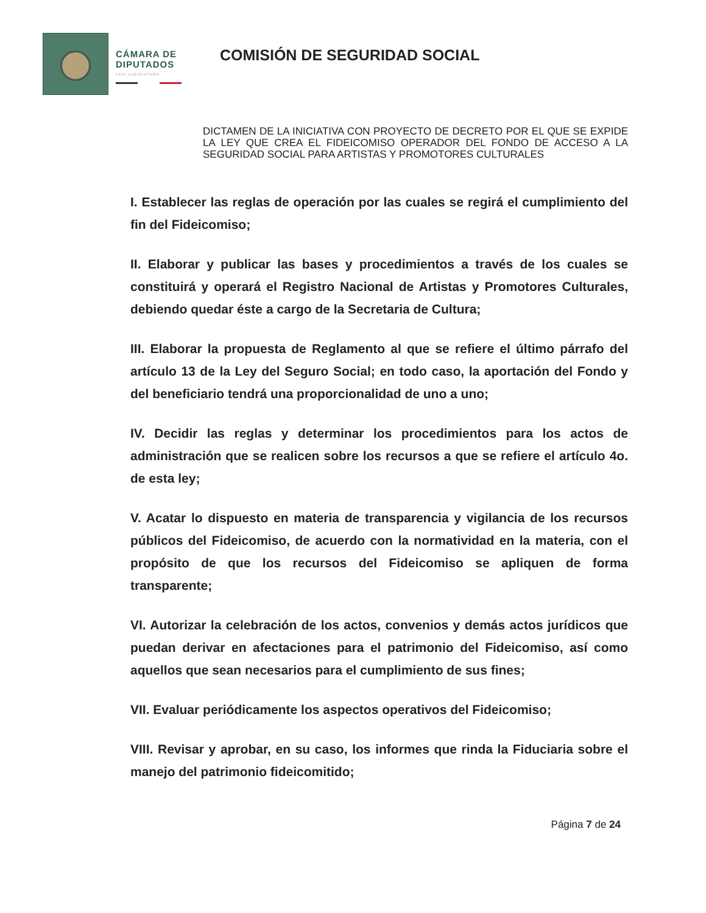CÁMARA DE
DIPUTADOS
LXIV LEGISLATURA
COMISIÓN DE SEGURIDAD SOCIAL
DICTAMEN DE LA INICIATIVA CON PROYECTO DE DECRETO POR EL QUE SE EXPIDE LA LEY QUE CREA EL FIDEICOMISO OPERADOR DEL FONDO DE ACCESO A LA SEGURIDAD SOCIAL PARA ARTISTAS Y PROMOTORES CULTURALES
I. Establecer las reglas de operación por las cuales se regirá el cumplimiento del fin del Fideicomiso;
II. Elaborar y publicar las bases y procedimientos a través de los cuales se constituirá y operará el Registro Nacional de Artistas y Promotores Culturales, debiendo quedar éste a cargo de la Secretaria de Cultura;
III. Elaborar la propuesta de Reglamento al que se refiere el último párrafo del artículo 13 de la Ley del Seguro Social; en todo caso, la aportación del Fondo y del beneficiario tendrá una proporcionalidad de uno a uno;
IV. Decidir las reglas y determinar los procedimientos para los actos de administración que se realicen sobre los recursos a que se refiere el artículo 4o. de esta ley;
V. Acatar lo dispuesto en materia de transparencia y vigilancia de los recursos públicos del Fideicomiso, de acuerdo con la normatividad en la materia, con el propósito de que los recursos del Fideicomiso se apliquen de forma transparente;
VI. Autorizar la celebración de los actos, convenios y demás actos jurídicos que puedan derivar en afectaciones para el patrimonio del Fideicomiso, así como aquellos que sean necesarios para el cumplimiento de sus fines;
VII. Evaluar periódicamente los aspectos operativos del Fideicomiso;
VIII. Revisar y aprobar, en su caso, los informes que rinda la Fiduciaria sobre el manejo del patrimonio fideicomitido;
Página 7 de 24